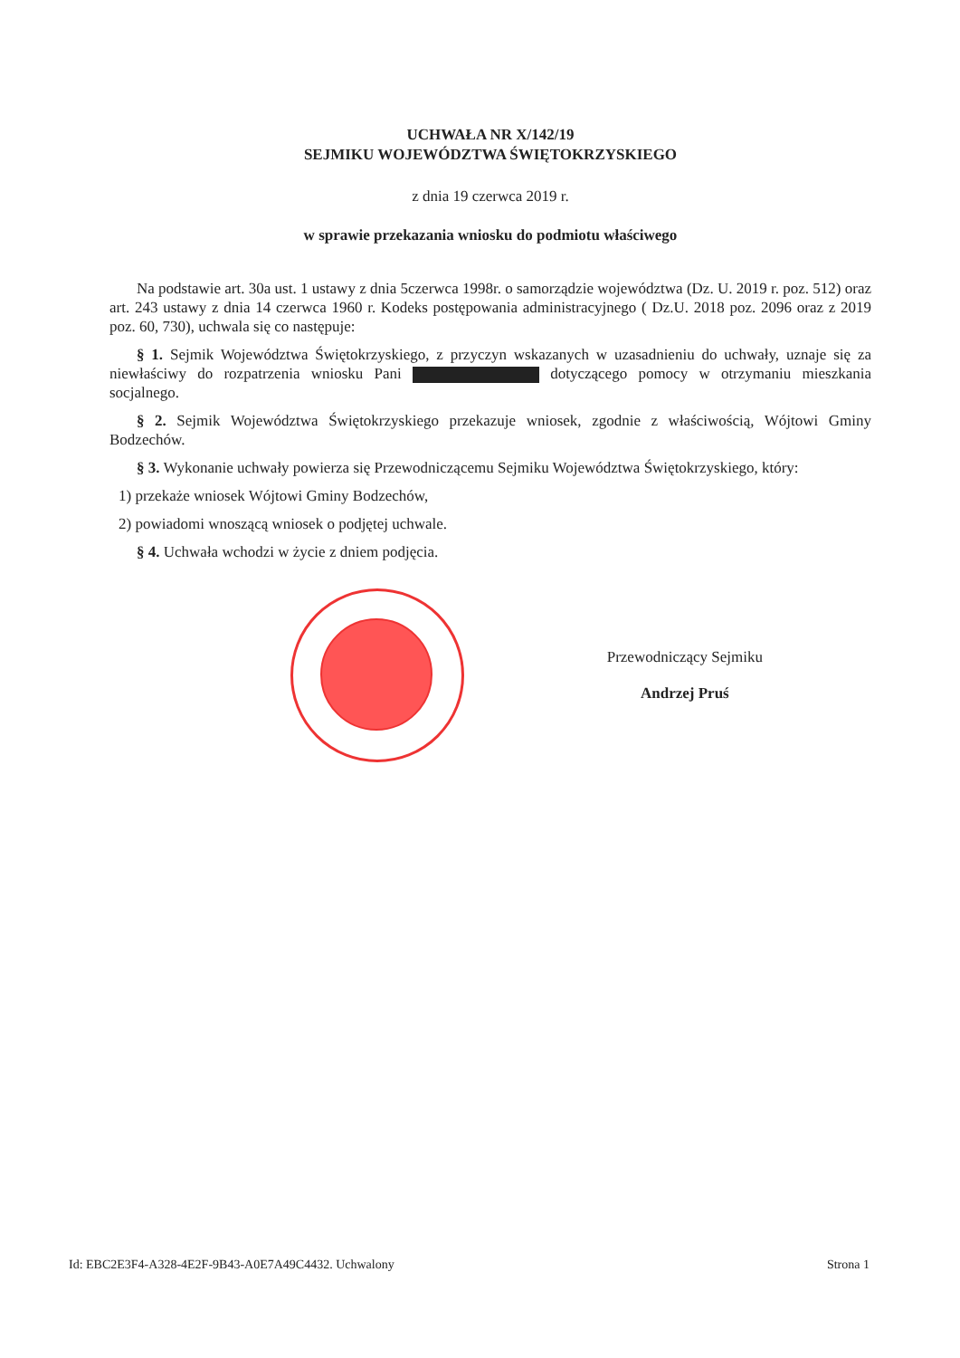UCHWAŁA NR X/142/19
SEJMIKU WOJEWÓDZTWA ŚWIĘTOKRZYSKIEGO
z dnia 19 czerwca 2019 r.
w sprawie przekazania wniosku do podmiotu właściwego
Na podstawie art. 30a ust. 1 ustawy z dnia 5czerwca 1998r. o samorządzie województwa (Dz. U. 2019 r. poz. 512) oraz art. 243 ustawy z dnia 14 czerwca 1960 r. Kodeks postępowania administracyjnego ( Dz.U. 2018 poz. 2096 oraz z 2019 poz. 60, 730), uchwala się co następuje:
§ 1. Sejmik Województwa Świętokrzyskiego, z przyczyn wskazanych w uzasadnieniu do uchwały, uznaje się za niewłaściwy do rozpatrzenia wniosku Pani dotyczącego pomocy w otrzymaniu mieszkania socjalnego.
§ 2. Sejmik Województwa Świętokrzyskiego przekazuje wniosek, zgodnie z właściwością, Wójtowi Gminy Bodzechów.
§ 3. Wykonanie uchwały powierza się Przewodniczącemu Sejmiku Województwa Świętokrzyskiego, który:
1) przekaże wniosek Wójtowi Gminy Bodzechów,
2) powiadomi wnoszącą wniosek o podjętej uchwale.
§ 4. Uchwała wchodzi w życie z dniem podjęcia.
Przewodniczący Sejmiku
Andrzej Pruś
Id: EBC2E3F4-A328-4E2F-9B43-A0E7A49C4432. Uchwalony Strona 1